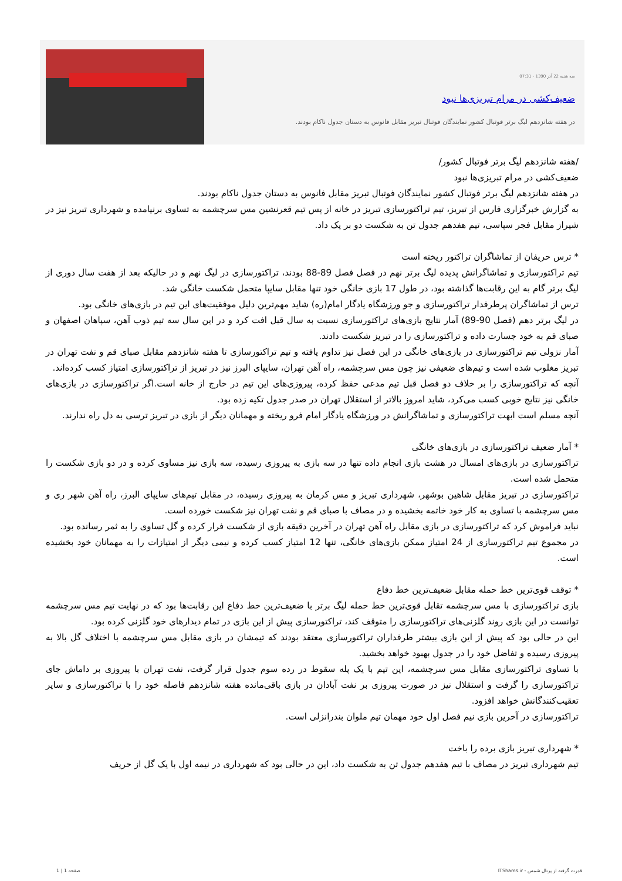سه شنبه 22 آذر 1390 - 07:31
ضعیف‌کشی در مرام تبریزی‌ها نبود
در هفته شانزدهم لیگ برتر فوتبال کشور نمایندگان فوتبال تبریز مقابل فانوس به دستان جدول ناکام بودند.
/هفته شانزدهم لیگ برتر فوتبال کشور/
ضعیف‌کشی در مرام تبریزی‌ها نبود
در هفته شانزدهم لیگ برتر فوتبال کشور نمایندگان فوتبال تبریز مقابل فانوس به دستان جدول ناکام بودند.
به گزارش خبرگزاری فارس از تبریز، تیم تراکتورسازی تبریز در خانه از پس تیم قعرنشین مس سرچشمه به تساوی برنیامده و شهرداری تبریز نیز در شیراز مقابل فجر سپاسی، تیم هفدهم جدول تن به شکست دو بر یک داد.
* ترس حریفان از تماشاگران تراکتور ریخته است
تیم تراکتورسازی و تماشاگرانش پدیده لیگ برتر نهم در فصل فصل 89-88 بودند، تراکتورسازی در لیگ نهم و در حالیکه بعد از هفت سال دوری از لیگ برتر گام به این رقابت‌ها گذاشته بود، در طول 17 بازی خانگی خود تنها مقابل سایپا متحمل شکست خانگی شد.
ترس از تماشاگران پرطرفدار تراکتورسازی و جو ورزشگاه یادگار امام(ره) شاید مهم‌ترین دلیل موفقیت‌های این تیم در بازی‌های خانگی بود.
در لیگ برتر دهم (فصل 90-89) آمار نتایج بازی‌های تراکتورسازی نسبت به سال قبل افت کرد و در این سال سه تیم ذوب آهن، سپاهان اصفهان و صبای قم به خود جسارت داده و تراکتورسازی را در تبریز شکست دادند.
آمار نزولی تیم تراکتورسازی در بازی‌های خانگی در این فصل نیز تداوم یافته و تیم تراکتورسازی تا هفته شانزدهم مقابل صبای قم و نفت تهران در تبریز مغلوب شده است و تیم‌های ضعیفی نیز چون مس سرچشمه، راه آهن تهران، سایپای البرز نیز در تبریز از تراکتورسازی امتیاز کسب کرده‌اند.
آنچه که تراکتورسازی را بر خلاف دو فصل قبل تیم مدعی حفظ کرده، پیروزی‌های این تیم در خارج از خانه است.اگر تراکتورسازی در بازی‌های خانگی نیز نتایج خوبی کسب می‌کرد، شاید امروز بالاتر از استقلال تهران در صدر جدول تکیه زده بود.
آنچه مسلم است ابهت تراکتورسازی و تماشاگرانش در ورزشگاه یادگار امام فرو ریخته و مهمانان دیگر از بازی در تبریز ترسی به دل راه ندارند.
* آمار ضعیف تراکتورسازی در بازی‌های خانگی
تراکتورسازی در بازی‌های امسال در هشت بازی انجام داده تنها در سه بازی به پیروزی رسیده، سه بازی نیز مساوی کرده و در دو بازی شکست را متحمل شده است.
تراکتورسازی در تبریز مقابل شاهین بوشهر، شهرداری تبریز و مس کرمان به پیروزی رسیده، در مقابل تیم‌های سایپای البرز، راه آهن شهر ری و مس سرچشمه با تساوی به کار خود خاتمه بخشیده و در مصاف با صبای قم و نفت تهران نیز شکست خورده است.
نباید فراموش کرد که تراکتورسازی در بازی مقابل راه آهن تهران در آخرین دقیقه بازی از شکست فرار کرده و گل تساوی را به ثمر رسانده بود.
در مجموع تیم تراکتورسازی از 24 امتیاز ممکن بازی‌های خانگی، تنها 12 امتیاز کسب کرده و نیمی دیگر از امتیازات را به مهمانان خود بخشیده است.
* توقف قوی‌ترین خط حمله مقابل ضعیف‌ترین خط دفاع
بازی تراکتورسازی با مس سرچشمه تقابل قوی‌ترین خط حمله لیگ برتر با ضعیف‌ترین خط دفاع این رقابت‌ها بود که در نهایت تیم مس سرچشمه توانست در این بازی روند گلزنی‌های تراکتورسازی را متوقف کند، تراکتورسازی پیش از این بازی در تمام دیدارهای خود گلزنی کرده بود.
این در حالی بود که پیش از این بازی بیشتر طرفداران تراکتورسازی معتقد بودند که تیمشان در بازی مقابل مس سرچشمه با اختلاف گل بالا به پیروزی رسیده و تفاضل خود را در جدول بهبود خواهد بخشید.
با تساوی تراکتورسازی مقابل مس سرچشمه، این تیم با یک پله سقوط در رده سوم جدول قرار گرفت، نفت تهران با پیروزی بر داماش جای تراکتورسازی را گرفت و استقلال نیز در صورت پیروزی بر نفت آبادان در بازی باقی‌مانده هفته شانزدهم فاصله خود را با تراکتورسازی و سایر تعقیب‌کنندگانش خواهد افزود.
تراکتورسازی در آخرین بازی نیم فصل اول خود مهمان تیم ملوان بندرانزلی است.
* شهرداری تبریز بازی برده را باخت
تیم شهرداری تبریز در مصاف با تیم هفدهم جدول تن به شکست داد، این در حالی بود که شهرداری در نیمه اول با یک گل از حریف
قدرت گرفته از پرتال شمس - ITShams.ir
صفحه 1 | 1